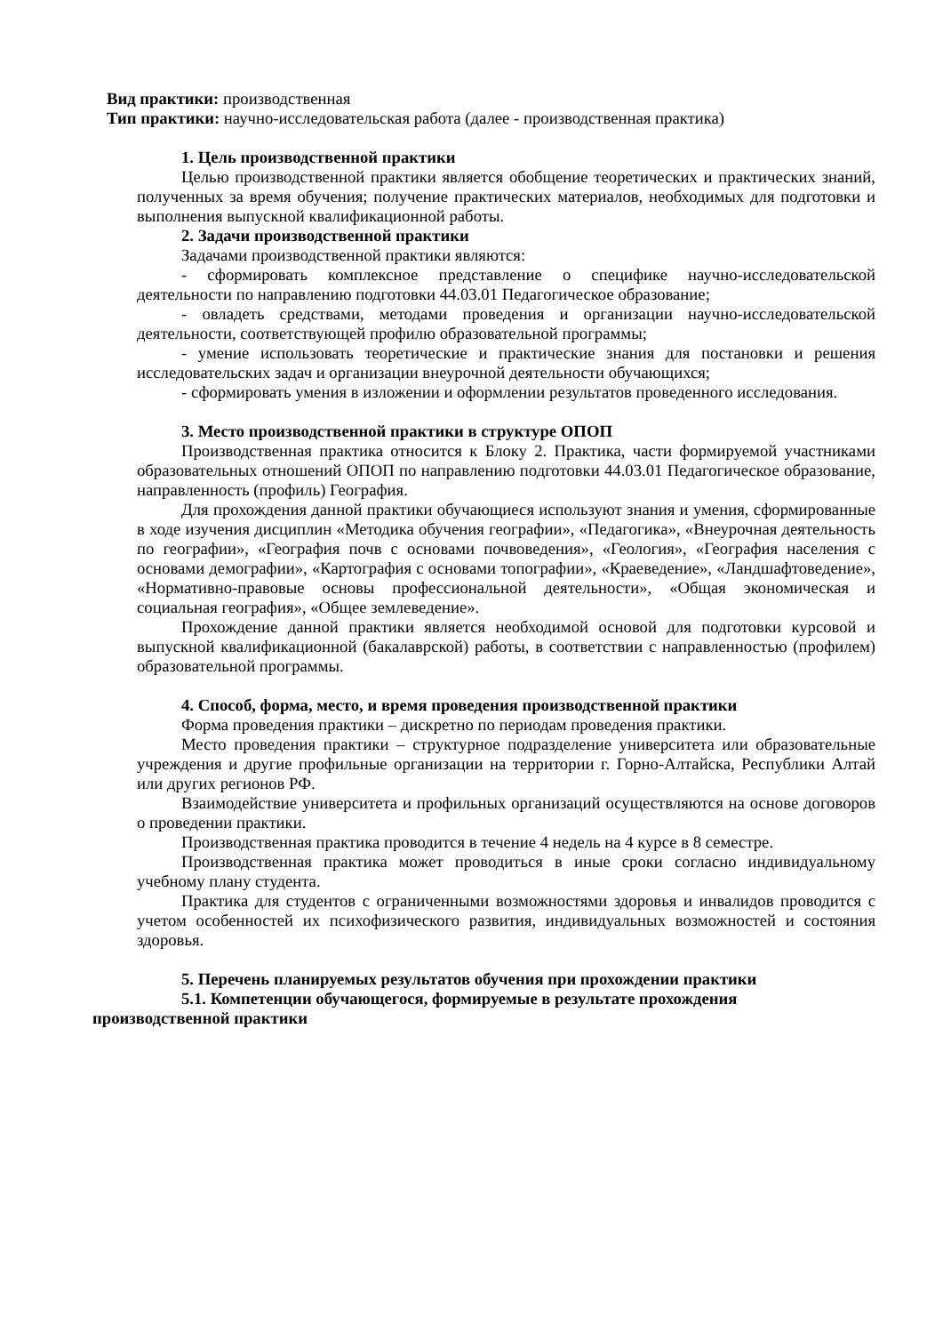Вид практики: производственная
Тип практики: научно-исследовательская работа (далее - производственная практика)
1. Цель производственной практики
Целью производственной практики является обобщение теоретических и практических знаний, полученных за время обучения; получение практических материалов, необходимых для подготовки и выполнения выпускной квалификационной работы.
2. Задачи производственной практики
Задачами производственной практики являются:
- сформировать комплексное представление о специфике научно-исследовательской деятельности по направлению подготовки 44.03.01 Педагогическое образование;
- овладеть средствами, методами проведения и организации научно-исследовательской деятельности, соответствующей профилю образовательной программы;
- умение использовать теоретические и практические знания для постановки и решения исследовательских задач и организации внеурочной деятельности обучающихся;
- сформировать умения в изложении и оформлении результатов проведенного исследования.
3. Место производственной практики в структуре ОПОП
Производственная практика относится к Блоку 2. Практика, части формируемой участниками образовательных отношений ОПОП по направлению подготовки 44.03.01 Педагогическое образование, направленность (профиль) География.
Для прохождения данной практики обучающиеся используют знания и умения, сформированные в ходе изучения дисциплин «Методика обучения географии», «Педагогика», «Внеурочная деятельность по географии», «География почв с основами почвоведения», «Геология», «География населения с основами демографии», «Картография с основами топографии», «Краеведение», «Ландшафтоведение», «Нормативно-правовые основы профессиональной деятельности», «Общая экономическая и социальная география», «Общее землеведение».
Прохождение данной практики является необходимой основой для подготовки курсовой и выпускной квалификационной (бакалаврской) работы, в соответствии с направленностью (профилем) образовательной программы.
4. Способ, форма, место, и время проведения производственной практики
Форма проведения практики – дискретно по периодам проведения практики.
Место проведения практики – структурное подразделение университета или образовательные учреждения и другие профильные организации на территории г. Горно-Алтайска, Республики Алтай или других регионов РФ.
Взаимодействие университета и профильных организаций осуществляются на основе договоров о проведении практики.
Производственная практика проводится в течение 4 недель на 4 курсе в 8 семестре.
Производственная практика может проводиться в иные сроки согласно индивидуальному учебному плану студента.
Практика для студентов с ограниченными возможностями здоровья и инвалидов проводится с учетом особенностей их психофизического развития, индивидуальных возможностей и состояния здоровья.
5. Перечень планируемых результатов обучения при прохождении практики
5.1. Компетенции обучающегося, формируемые в результате прохождения
производственной практики